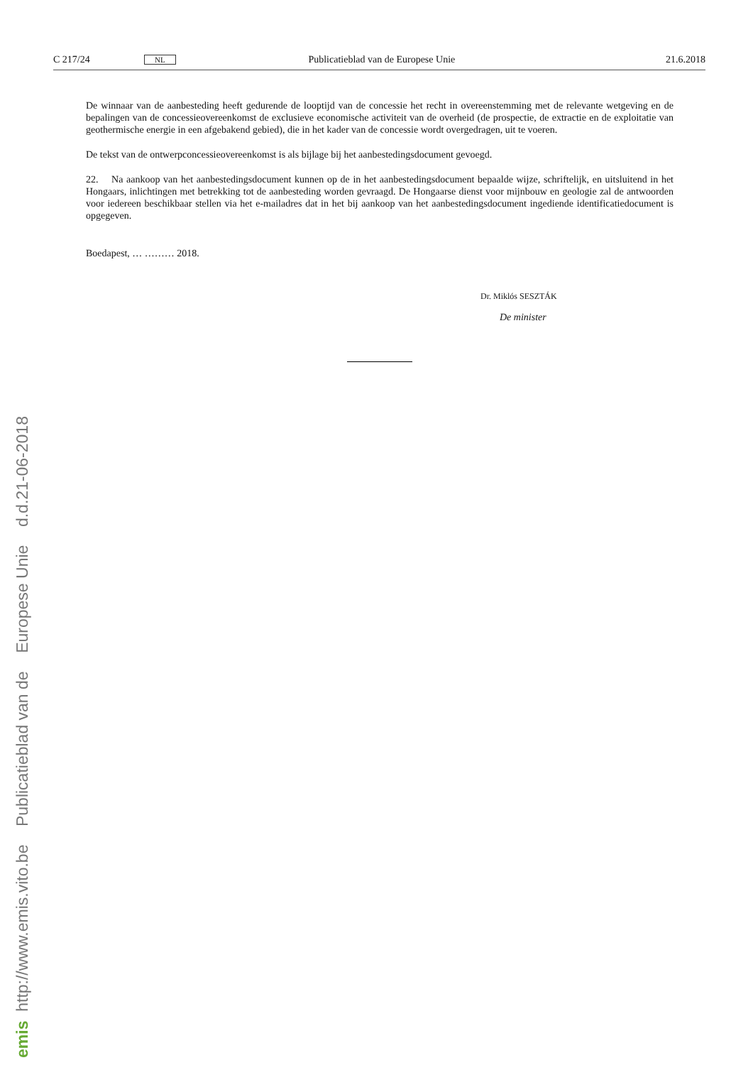C 217/24 NL Publicatieblad van de Europese Unie 21.6.2018
De winnaar van de aanbesteding heeft gedurende de looptijd van de concessie het recht in overeenstemming met de relevante wetgeving en de bepalingen van de concessieovereenkomst de exclusieve economische activiteit van de over­heid (de prospectie, de extractie en de exploitatie van geothermische energie in een afgebakend gebied), die in het kader van de concessie wordt overgedragen, uit te voeren.
De tekst van de ontwerpconcessieovereenkomst is als bijlage bij het aanbestedingsdocument gevoegd.
22. Na aankoop van het aanbestedingsdocument kunnen op de in het aanbestedingsdocument bepaalde wijze, schrif­telijk, en uitsluitend in het Hongaars, inlichtingen met betrekking tot de aanbesteding worden gevraagd. De Hongaarse dienst voor mijnbouw en geologie zal de antwoorden voor iedereen beschikbaar stellen via het e-mailadres dat in het bij aankoop van het aanbestedingsdocument ingediende identificatiedocument is opgegeven.
Boedapest, … ……… 2018.
Dr. Miklós SESZTÁK
De minister
emis http://www.emis.vito.be Publicatieblad van de Europese Unie d.d.21-06-2018